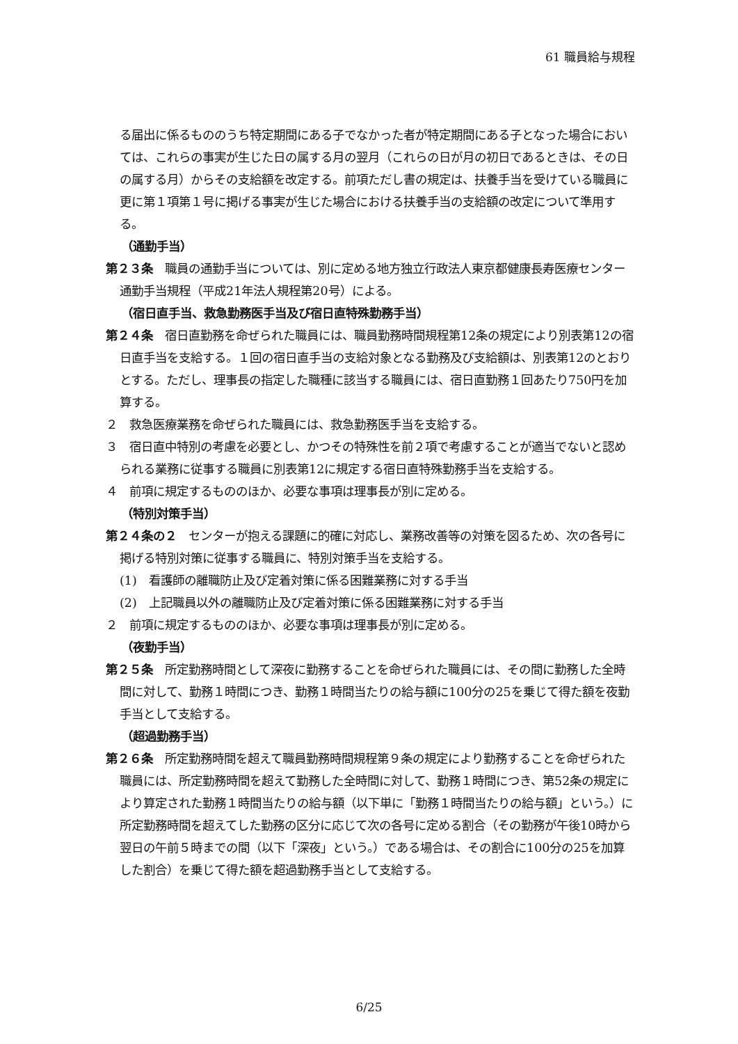61 職員給与規程
る届出に係るもののうち特定期間にある子でなかった者が特定期間にある子となった場合においては、これらの事実が生じた日の属する月の翌月（これらの日が月の初日であるときは、その日の属する月）からその支給額を改定する。前項ただし書の規定は、扶養手当を受けている職員に更に第１項第１号に掲げる事実が生じた場合における扶養手当の支給額の改定について準用する。
（通勤手当）
第２３条　職員の通勤手当については、別に定める地方独立行政法人東京都健康長寿医療センター通勤手当規程（平成21年法人規程第20号）による。
（宿日直手当、救急勤務医手当及び宿日直特殊勤務手当）
第２４条　宿日直勤務を命ぜられた職員には、職員勤務時間規程第12条の規定により別表第12の宿日直手当を支給する。１回の宿日直手当の支給対象となる勤務及び支給額は、別表第12のとおりとする。ただし、理事長の指定した職種に該当する職員には、宿日直勤務１回あたり750円を加算する。
２　救急医療業務を命ぜられた職員には、救急勤務医手当を支給する。
３　宿日直中特別の考慮を必要とし、かつその特殊性を前２項で考慮することが適当でないと認められる業務に従事する職員に別表第12に規定する宿日直特殊勤務手当を支給する。
４　前項に規定するもののほか、必要な事項は理事長が別に定める。
（特別対策手当）
第２４条の２　センターが抱える課題に的確に対応し、業務改善等の対策を図るため、次の各号に掲げる特別対策に従事する職員に、特別対策手当を支給する。
(1)　看護師の離職防止及び定着対策に係る困難業務に対する手当
(2)　上記職員以外の離職防止及び定着対策に係る困難業務に対する手当
２　前項に規定するもののほか、必要な事項は理事長が別に定める。
（夜勤手当）
第２５条　所定勤務時間として深夜に勤務することを命ぜられた職員には、その間に勤務した全時間に対して、勤務１時間につき、勤務１時間当たりの給与額に100分の25を乗じて得た額を夜勤手当として支給する。
（超過勤務手当）
第２６条　所定勤務時間を超えて職員勤務時間規程第９条の規定により勤務することを命ぜられた職員には、所定勤務時間を超えて勤務した全時間に対して、勤務１時間につき、第52条の規定により算定された勤務１時間当たりの給与額（以下単に「勤務１時間当たりの給与額」という。）に所定勤務時間を超えてした勤務の区分に応じて次の各号に定める割合（その勤務が午後10時から翌日の午前５時までの間（以下「深夜」という。）である場合は、その割合に100分の25を加算した割合）を乗じて得た額を超過勤務手当として支給する。
6/25